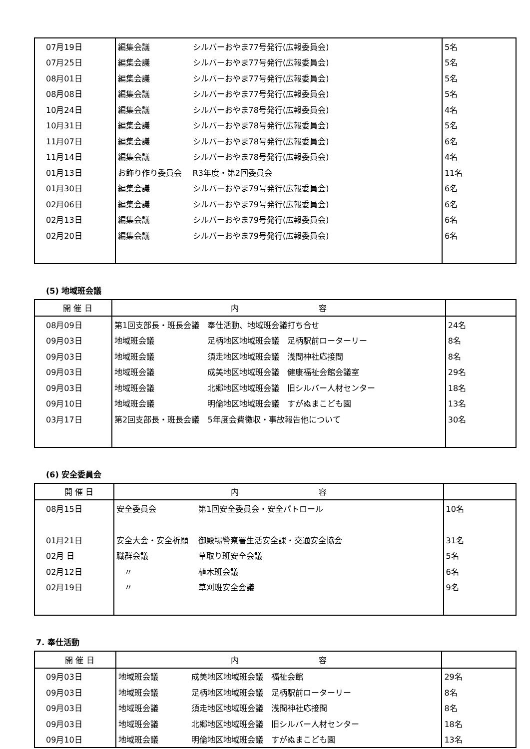| 07月19日 | 編集会議 | シルバーおやま77号発行(広報委員会) | 5名 |
| 07月25日 | 編集会議 | シルバーおやま77号発行(広報委員会) | 5名 |
| 08月01日 | 編集会議 | シルバーおやま77号発行(広報委員会) | 5名 |
| 08月08日 | 編集会議 | シルバーおやま77号発行(広報委員会) | 5名 |
| 10月24日 | 編集会議 | シルバーおやま78号発行(広報委員会) | 4名 |
| 10月31日 | 編集会議 | シルバーおやま78号発行(広報委員会) | 5名 |
| 11月07日 | 編集会議 | シルバーおやま78号発行(広報委員会) | 6名 |
| 11月14日 | 編集会議 | シルバーおやま78号発行(広報委員会) | 4名 |
| 01月13日 | お飾り作り委員会 | R3年度・第2回委員会 | 11名 |
| 01月30日 | 編集会議 | シルバーおやま79号発行(広報委員会) | 6名 |
| 02月06日 | 編集会議 | シルバーおやま79号発行(広報委員会) | 6名 |
| 02月13日 | 編集会議 | シルバーおやま79号発行(広報委員会) | 6名 |
| 02月20日 | 編集会議 | シルバーおやま79号発行(広報委員会) | 6名 |
(5) 地域班会議
| 開 催 日 | 内 容 | | |
| --- | --- | --- | --- |
| 08月09日 | 第1回支部長・班長会議 | 奉仕活動、地域班会議打ち合せ | 24名 |
| 09月03日 | 地域班会議 | 足柄地区地域班会議 足柄駅前ローターリー | 8名 |
| 09月03日 | 地域班会議 | 須走地区地域班会議 浅間神社応接間 | 8名 |
| 09月03日 | 地域班会議 | 成美地区地域班会議 健康福祉会館会議室 | 29名 |
| 09月03日 | 地域班会議 | 北郷地区地域班会議 旧シルバー人材センター | 18名 |
| 09月10日 | 地域班会議 | 明倫地区地域班会議 すがぬまこども園 | 13名 |
| 03月17日 | 第2回支部長・班長会議 | 5年度会費徴収・事故報告他について | 30名 |
(6) 安全委員会
| 開 催 日 | 内 容 | | |
| --- | --- | --- | --- |
| 08月15日 | 安全委員会 | 第1回安全委員会・安全パトロール | 10名 |
| 01月21日 | 安全大会・安全祈願 | 御殿場警察署生活安全課・交通安全協会 | 31名 |
| 02月 日 | 職群会議 | 草取り班安全会議 | 5名 |
| 02月12日 | 〃 | 植木班会議 | 6名 |
| 02月19日 | 〃 | 草刈班安全会議 | 9名 |
7. 奉仕活動
| 開 催 日 | 内 容 | | |
| --- | --- | --- | --- |
| 09月03日 | 地域班会議 | 成美地区地域班会議 福祉会館 | 29名 |
| 09月03日 | 地域班会議 | 足柄地区地域班会議 足柄駅前ローターリー | 8名 |
| 09月03日 | 地域班会議 | 須走地区地域班会議 浅間神社応接間 | 8名 |
| 09月03日 | 地域班会議 | 北郷地区地域班会議 旧シルバー人材センター | 18名 |
| 09月10日 | 地域班会議 | 明倫地区地域班会議 すがぬまこども園 | 13名 |